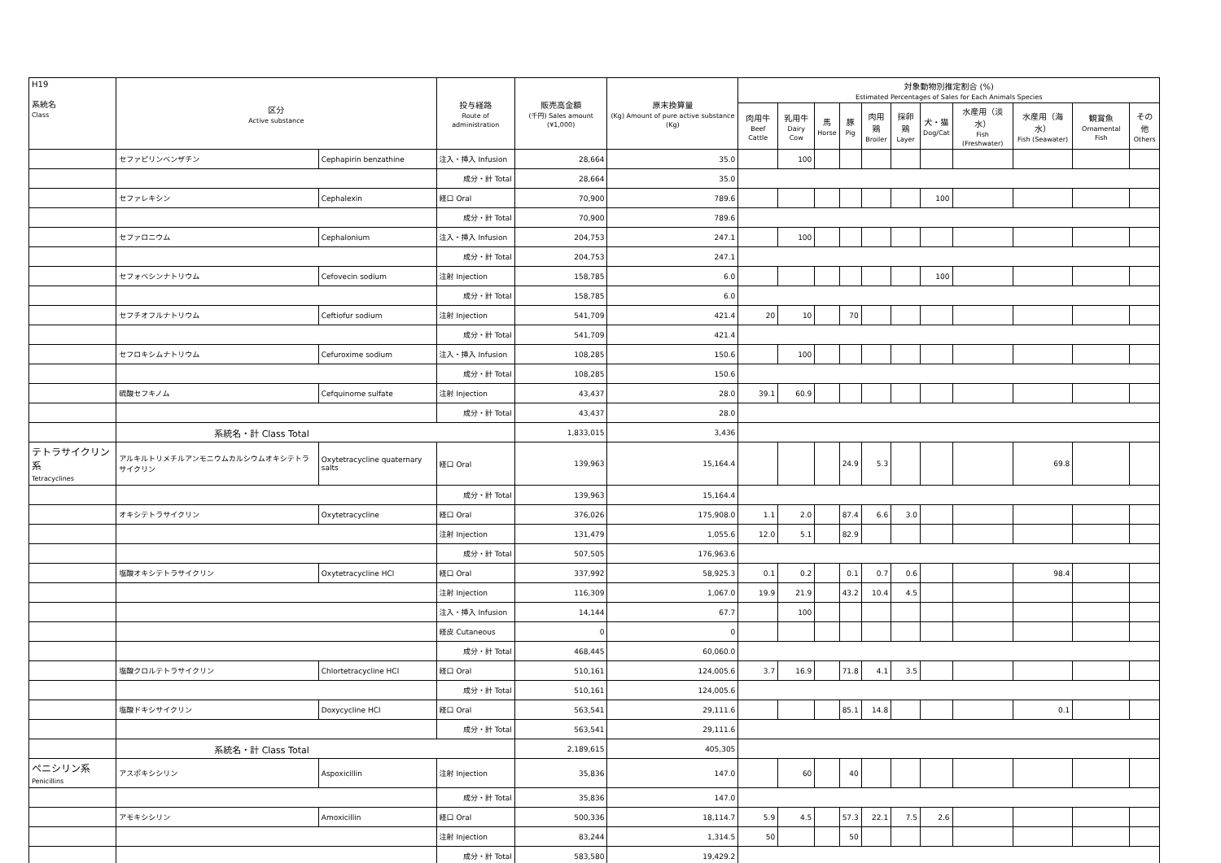| H19 系統名 Class | 区分 Active substance | | 投与経路 Route of administration | 販売高金額 (千円) Sales amount (¥1,000) | 原末換算量 (Kg) Amount of pure active substance (Kg) | 対象動物別推定割合 (%) Estimated Percentages of Sales for Each Animals Species | | | | | | | | | | |
| --- | --- | --- | --- | --- | --- | --- | --- | --- | --- | --- | --- | --- | --- | --- | --- | --- |
| | | | | | | 肉用牛 Beef Cattle | 乳用牛 Dairy Cow | 馬 Horse | 豚 Pig | 肉用鶏 Broiler | 採卵鶏 Layer | 犬・猫 Dog/Cat | 水産用（淡水） Fish (Freshwater) | 水産用（海水） Fish (Seawater) | 観賞魚 Ornamental Fish | その他 Others |
| | セファピリンベンザチン | Cephapirin benzathine | 注入・挿入 Infusion | 28,664 | 35.0 | | 100 | | | | | | | | | |
| | | | 成分・計 Total | 28,664 | 35.0 | | | | | | | | | | | |
| | セファレキシン | Cephalexin | 経口 Oral | 70,900 | 789.6 | | | | | | | 100 | | | | |
| | | | 成分・計 Total | 70,900 | 789.6 | | | | | | | | | | | |
| | セファロニウム | Cephalonium | 注入・挿入 Infusion | 204,753 | 247.1 | | 100 | | | | | | | | | |
| | | | 成分・計 Total | 204,753 | 247.1 | | | | | | | | | | | |
| | セフォベシンナトリウム | Cefovecin sodium | 注射 Injection | 158,785 | 6.0 | | | | | | | 100 | | | | |
| | | | 成分・計 Total | 158,785 | 6.0 | | | | | | | | | | | |
| | セフチオフルナトリウム | Ceftiofur sodium | 注射 Injection | 541,709 | 421.4 | 20 | 10 | | 70 | | | | | | | |
| | | | 成分・計 Total | 541,709 | 421.4 | | | | | | | | | | | |
| | セフロキシムナトリウム | Cefuroxime sodium | 注入・挿入 Infusion | 108,285 | 150.6 | | 100 | | | | | | | | | |
| | | | 成分・計 Total | 108,285 | 150.6 | | | | | | | | | | | |
| | 硫酸セフキノム | Cefquinome sulfate | 注射 Injection | 43,437 | 28.0 | 39.1 | 60.9 | | | | | | | | | |
| | | | 成分・計 Total | 43,437 | 28.0 | | | | | | | | | | | |
| | 系統名・計 Class Total | | | 1,833,015 | 3,436 | | | | | | | | | | | |
| テトラサイクリン系 Tetracyclines | アルキルトリメチルアンモニウムカルシウムオキシテトラサイクリン | Oxytetracycline quaternary salts | 経口 Oral | 139,963 | 15,164.4 | | | | 24.9 | 5.3 | | | | 69.8 | | |
| | | | 成分・計 Total | 139,963 | 15,164.4 | | | | | | | | | | | |
| | オキシテトラサイクリン | Oxytetracycline | 経口 Oral | 376,026 | 175,908.0 | 1.1 | 2.0 | | 87.4 | 6.6 | 3.0 | | | | | |
| | | | 注射 Injection | 131,479 | 1,055.6 | 12.0 | 5.1 | | 82.9 | | | | | | | |
| | | | 成分・計 Total | 507,505 | 176,963.6 | | | | | | | | | | | |
| | 塩酸オキシテトラサイクリン | Oxytetracycline HCl | 経口 Oral | 337,992 | 58,925.3 | 0.1 | 0.2 | | 0.1 | 0.7 | 0.6 | | | 98.4 | | |
| | | | 注射 Injection | 116,309 | 1,067.0 | 19.9 | 21.9 | | 43.2 | 10.4 | 4.5 | | | | | |
| | | | 注入・挿入 Infusion | 14,144 | 67.7 | | 100 | | | | | | | | | |
| | | | 経皮 Cutaneous | 0 | 0 | | | | | | | | | | | |
| | | | 成分・計 Total | 468,445 | 60,060.0 | | | | | | | | | | | |
| | 塩酸クロルテトラサイクリン | Chlortetracycline HCl | 経口 Oral | 510,161 | 124,005.6 | 3.7 | 16.9 | | 71.8 | 4.1 | 3.5 | | | | | |
| | | | 成分・計 Total | 510,161 | 124,005.6 | | | | | | | | | | | |
| | 塩酸ドキシサイクリン | Doxycycline HCl | 経口 Oral | 563,541 | 29,111.6 | | | | 85.1 | 14.8 | | | | 0.1 | | |
| | | | 成分・計 Total | 563,541 | 29,111.6 | | | | | | | | | | | |
| | 系統名・計 Class Total | | | 2,189,615 | 405,305 | | | | | | | | | | | |
| ペニシリン系 Penicillins | アスポキシシリン | Aspoxicillin | 注射 Injection | 35,836 | 147.0 | | 60 | | 40 | | | | | | | |
| | | | 成分・計 Total | 35,836 | 147.0 | | | | | | | | | | | |
| | アモキシシリン | Amoxicillin | 経口 Oral | 500,336 | 18,114.7 | 5.9 | 4.5 | | 57.3 | 22.1 | 7.5 | 2.6 | | | | |
| | | | 注射 Injection | 83,244 | 1,314.5 | 50 | | | 50 | | | | | | | |
| | | | 成分・計 Total | 583,580 | 19,429.2 | | | | | | | | | | | |